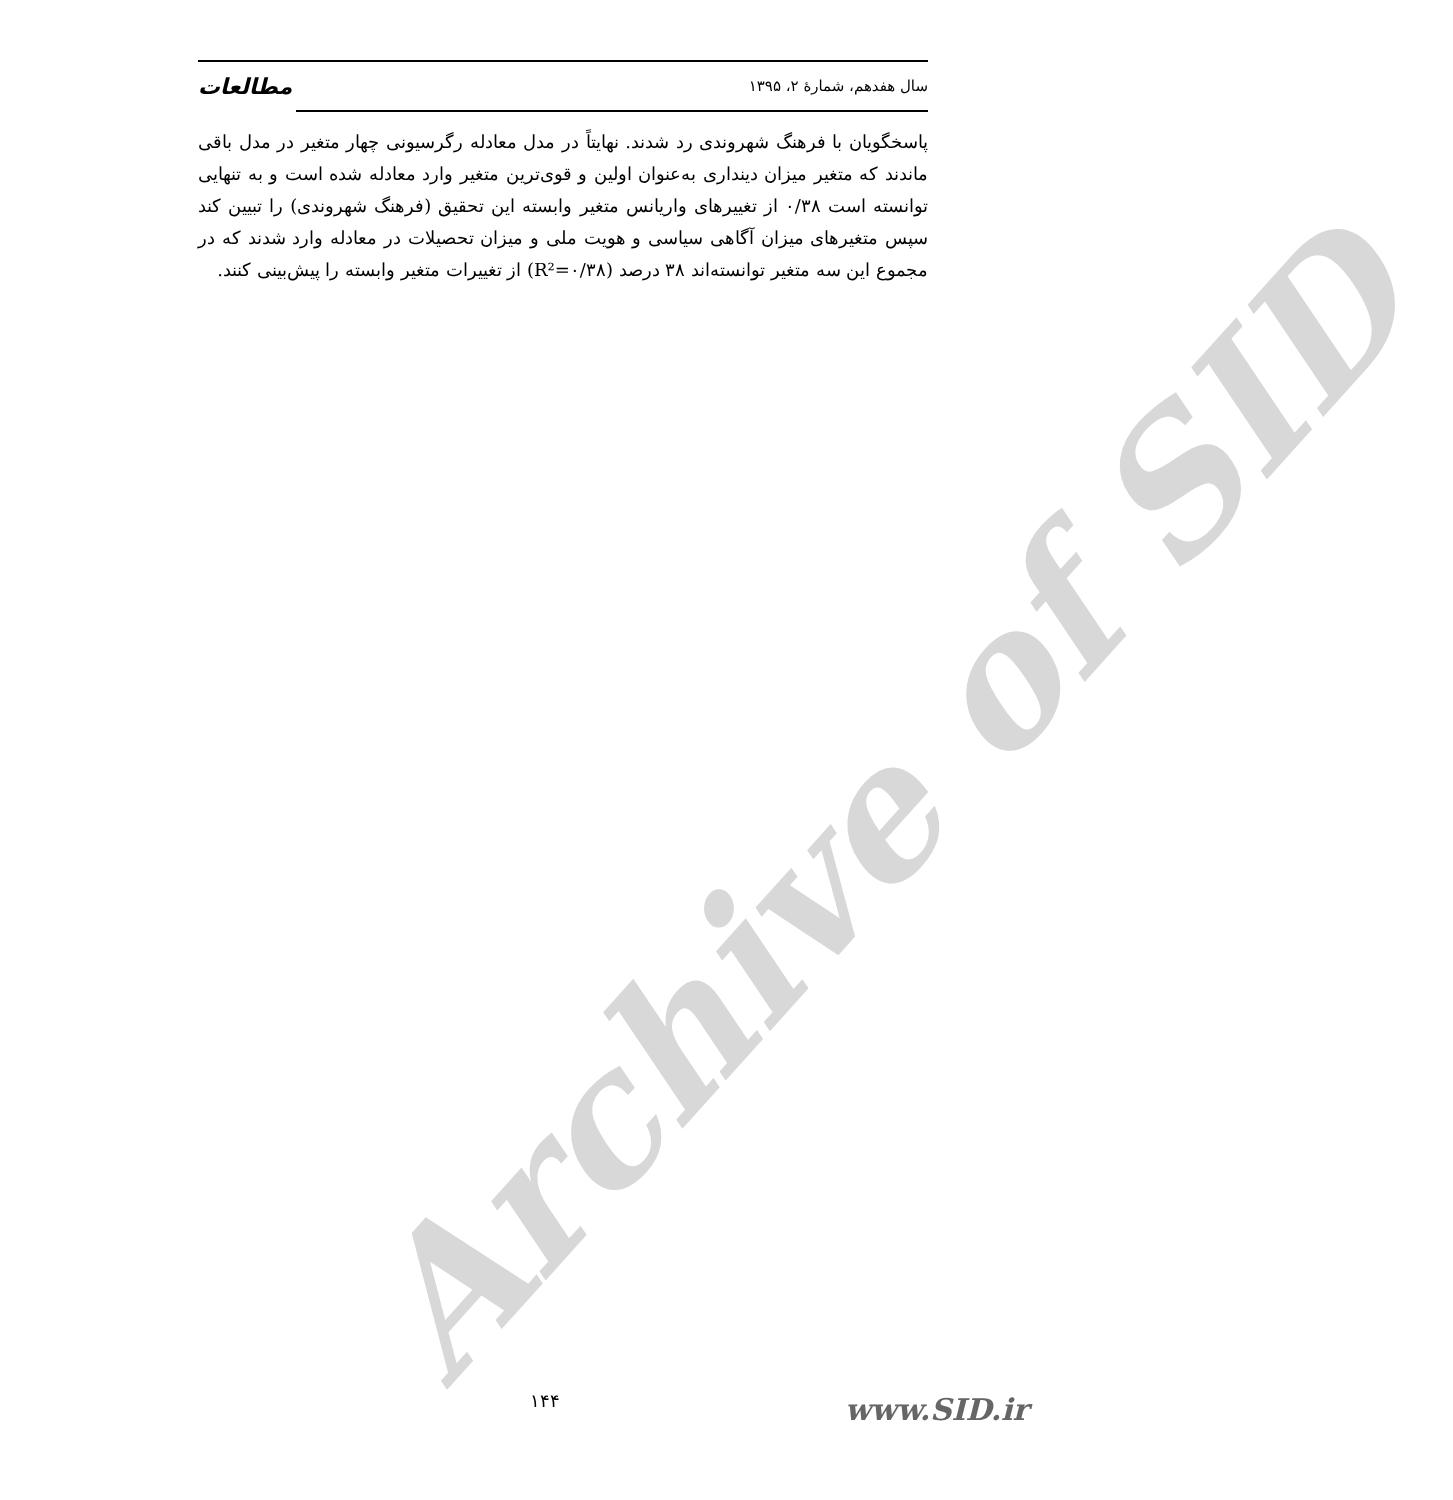Archive of SID
سال هفدهم، شمارهٔ ۲، ۱۳۹۵ مطالعات
پاسخگویان با فرهنگ شهروندی رد شدند. نهایتاً در مدل معادله رگرسیونی چهار متغیر در مدل باقی ماندند که متغیر میزان دینداری به‌عنوان اولین و قوی‌ترین متغیر وارد معادله شده است و به تنهایی توانسته است ۰/۳۸ از تغییرهای واریانس متغیر وابسته این تحقیق (فرهنگ شهروندی) را تبیین کند سپس متغیرهای میزان آگاهی سیاسی و هویت ملی و میزان تحصیلات در معادله وارد شدند که در مجموع این سه متغیر توانسته‌اند ۳۸ درصد (R²=۰/۳۸) از تغییرات متغیر وابسته را پیش‌بینی کنند.
۱۴۴ www.SID.ir